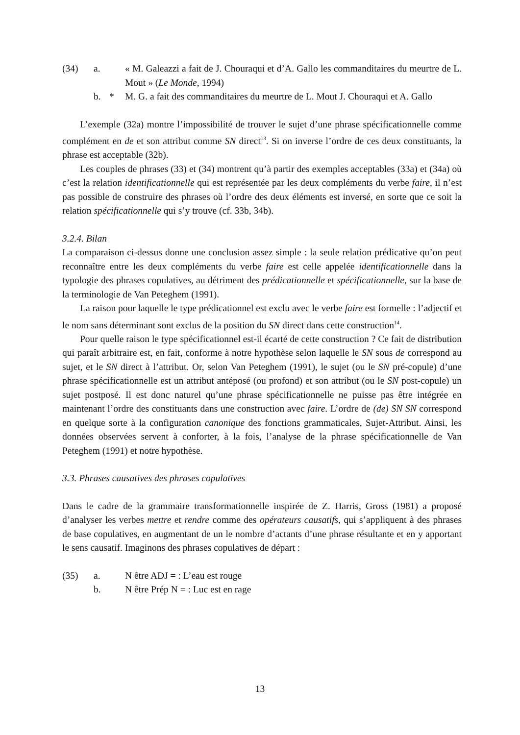(34) a.
« M. Galeazzi a fait de J. Chouraqui et d’A. Gallo les commanditaires du meurtre de L. Mout » (Le Monde, 1994)
b. *
M. G. a fait des commanditaires du meurtre de L. Mout J. Chouraqui et A. Gallo
L’exemple (32a) montre l’impossibilité de trouver le sujet d’une phrase spécificationnelle comme complément en de et son attribut comme SN direct<sup>13</sup>. Si on inverse l’ordre de ces deux constituants, la phrase est acceptable (32b).
Les couples de phrases (33) et (34) montrent qu’à partir des exemples acceptables (33a) et (34a) où c’est la relation identificationnelle qui est représentée par les deux compléments du verbe faire, il n’est pas possible de construire des phrases où l’ordre des deux éléments est inversé, en sorte que ce soit la relation spécificationnelle qui s’y trouve (cf. 33b, 34b).
3.2.4. Bilan
La comparaison ci-dessus donne une conclusion assez simple : la seule relation prédicative qu’on peut reconnaître entre les deux compléments du verbe faire est celle appelée identificationnelle dans la typologie des phrases copulatives, au détriment des prédicationnelle et spécificationnelle, sur la base de la terminologie de Van Peteghem (1991).
La raison pour laquelle le type prédicationnel est exclu avec le verbe faire est formelle : l’adjectif et le nom sans déterminant sont exclus de la position du SN direct dans cette construction<sup>14</sup>.
Pour quelle raison le type spécificationnel est-il écarté de cette construction ? Ce fait de distribution qui paraît arbitraire est, en fait, conforme à notre hypothèse selon laquelle le SN sous de correspond au sujet, et le SN direct à l’attribut. Or, selon Van Peteghem (1991), le sujet (ou le SN pré-copule) d’une phrase spécificationnelle est un attribut antéposé (ou profond) et son attribut (ou le SN post-copule) un sujet postposé. Il est donc naturel qu’une phrase spécificationnelle ne puisse pas être intégrée en maintenant l’ordre des constituants dans une construction avec faire. L’ordre de (de) SN SN correspond en quelque sorte à la configuration canonique des fonctions grammaticales, Sujet-Attribut. Ainsi, les données observées servent à conforter, à la fois, l’analyse de la phrase spécificationnelle de Van Peteghem (1991) et notre hypothèse.
3.3. Phrases causatives des phrases copulatives
Dans le cadre de la grammaire transformationnelle inspirée de Z. Harris, Gross (1981) a proposé d’analyser les verbes mettre et rendre comme des opérateurs causatifs, qui s’appliquent à des phrases de base copulatives, en augmentant de un le nombre d’actants d’une phrase résultante et en y apportant le sens causatif. Imaginons des phrases copulatives de départ :
(35) a.
N être ADJ = : L’eau est rouge
b.
N être Prép N = : Luc est en rage
13